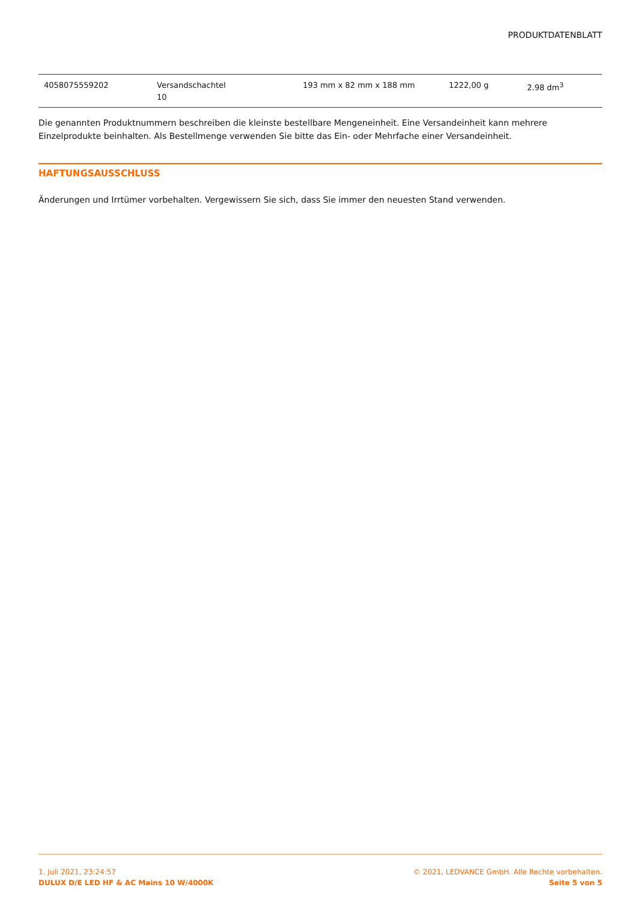PRODUKTDATENBLATT
| 4058075559202 | Versandschachtel 10 | 193 mm x 82 mm x 188 mm | 1222,00 g | 2.98 dm<sup>3</sup> |
Die genannten Produktnummern beschreiben die kleinste bestellbare Mengeneinheit. Eine Versandeinheit kann mehrere Einzelprodukte beinhalten. Als Bestellmenge verwenden Sie bitte das Ein- oder Mehrfache einer Versandeinheit.
HAFTUNGSAUSSCHLUSS
Änderungen und Irrtümer vorbehalten. Vergewissern Sie sich, dass Sie immer den neuesten Stand verwenden.
1. Juli 2021, 23:24:57
DULUX D/E LED HF & AC Mains 10 W/4000K
© 2021, LEDVANCE GmbH. Alle Rechte vorbehalten.
Seite 5 von 5